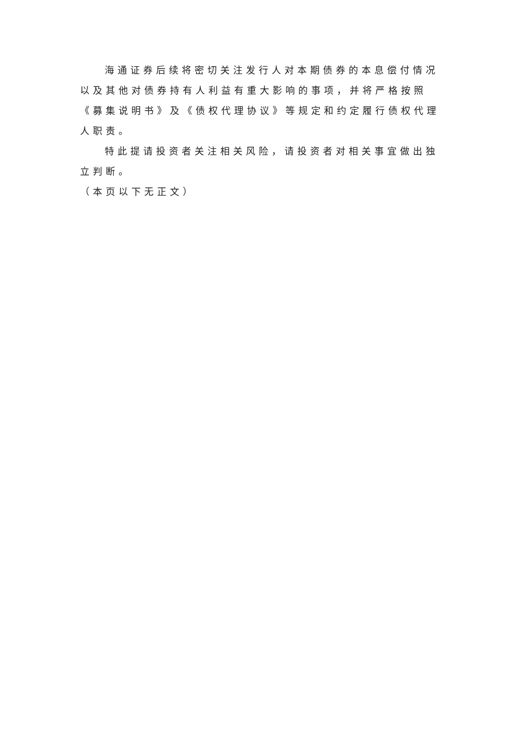海通证券后续将密切关注发行人对本期债券的本息偿付情况以及其他对债券持有人利益有重大影响的事项，并将严格按照《募集说明书》及《债权代理协议》等规定和约定履行债权代理人职责。
特此提请投资者关注相关风险，请投资者对相关事宜做出独立判断。
（本页以下无正文）